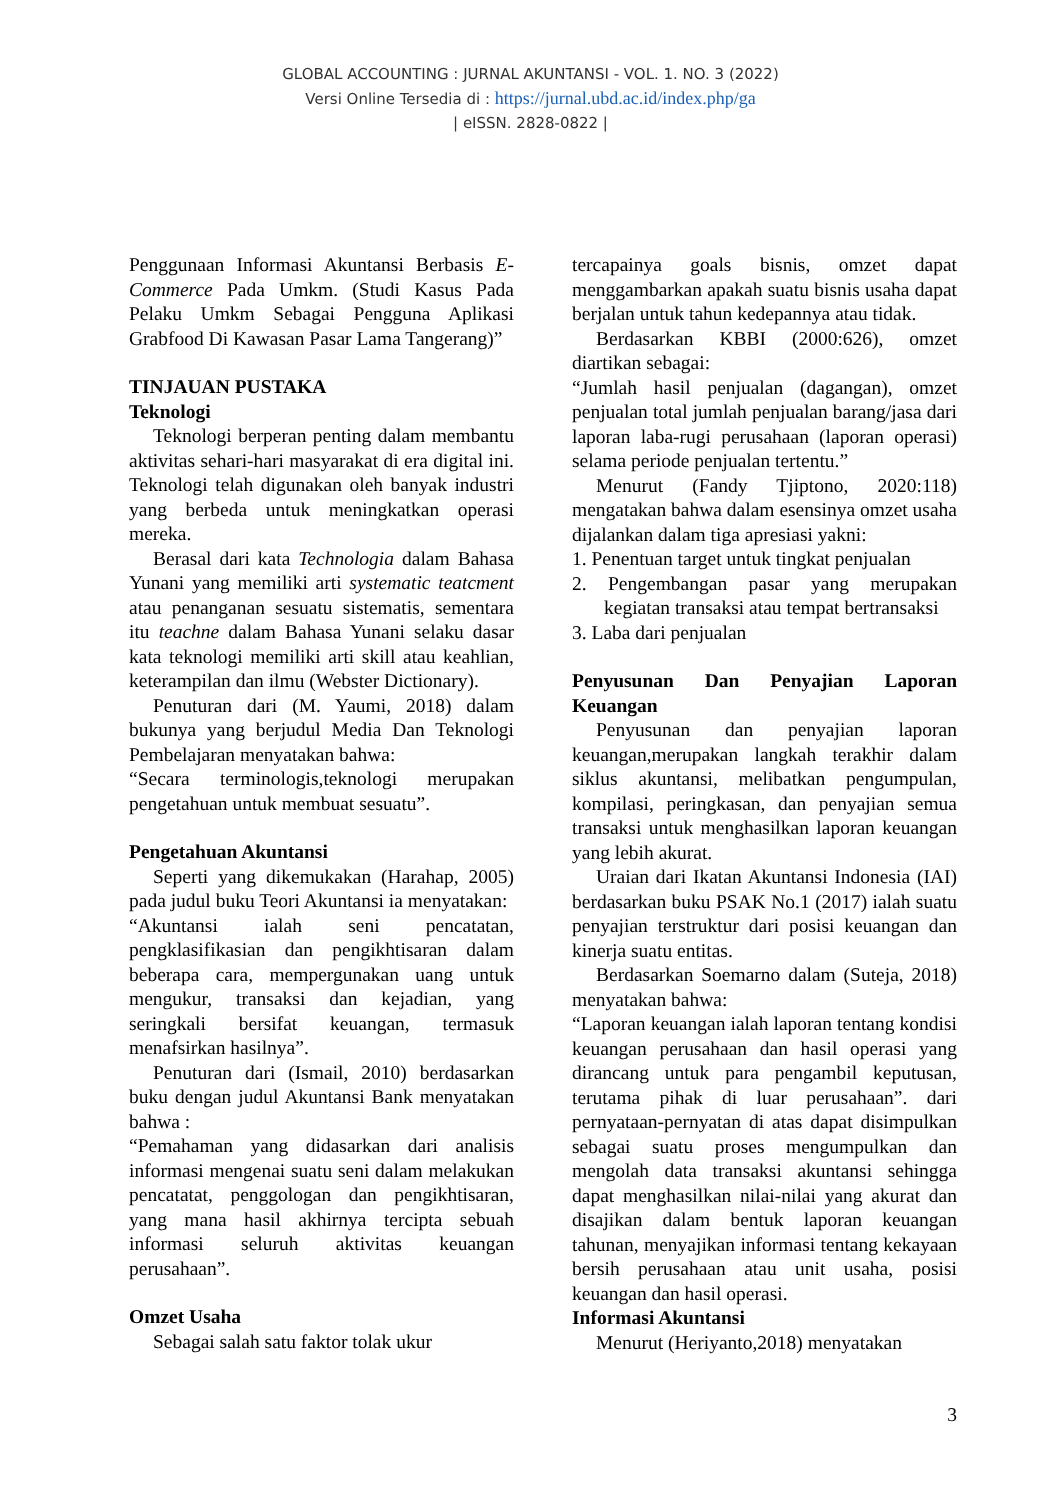GLOBAL ACCOUNTING : JURNAL AKUNTANSI - VOL. 1. NO. 3 (2022)
Versi Online Tersedia di : https://jurnal.ubd.ac.id/index.php/ga
| eISSN. 2828-0822 |
Penggunaan Informasi Akuntansi Berbasis E-Commerce Pada Umkm. (Studi Kasus Pada Pelaku Umkm Sebagai Pengguna Aplikasi Grabfood Di Kawasan Pasar Lama Tangerang)”
TINJAUAN PUSTAKA
Teknologi
Teknologi berperan penting dalam membantu aktivitas sehari-hari masyarakat di era digital ini. Teknologi telah digunakan oleh banyak industri yang berbeda untuk meningkatkan operasi mereka.
Berasal dari kata Technologia dalam Bahasa Yunani yang memiliki arti systematic teatcment atau penanganan sesuatu sistematis, sementara itu teachne dalam Bahasa Yunani selaku dasar kata teknologi memiliki arti skill atau keahlian, keterampilan dan ilmu (Webster Dictionary).
Penuturan dari (M. Yaumi, 2018) dalam bukunya yang berjudul Media Dan Teknologi Pembelajaran menyatakan bahwa:
“Secara terminologis,teknologi merupakan pengetahuan untuk membuat sesuatu”.
Pengetahuan Akuntansi
Seperti yang dikemukakan (Harahap, 2005) pada judul buku Teori Akuntansi ia menyatakan:
“Akuntansi ialah seni pencatatan, pengklasifikasian dan pengikhtisaran dalam beberapa cara, mempergunakan uang untuk mengukur, transaksi dan kejadian, yang seringkali bersifat keuangan, termasuk menafsirkan hasilnya”.
Penuturan dari (Ismail, 2010) berdasarkan buku dengan judul Akuntansi Bank menyatakan bahwa :
“Pemahaman yang didasarkan dari analisis informasi mengenai suatu seni dalam melakukan pencatatat, penggologan dan pengikhtisaran, yang mana hasil akhirnya tercipta sebuah informasi seluruh aktivitas keuangan perusahaan”.
Omzet Usaha
Sebagai salah satu faktor tolak ukur
tercapainya goals bisnis, omzet dapat menggambarkan apakah suatu bisnis usaha dapat berjalan untuk tahun kedepannya atau tidak.
Berdasarkan KBBI (2000:626), omzet diartikan sebagai:
“Jumlah hasil penjualan (dagangan), omzet penjualan total jumlah penjualan barang/jasa dari laporan laba-rugi perusahaan (laporan operasi) selama periode penjualan tertentu.”
Menurut (Fandy Tjiptono, 2020:118) mengatakan bahwa dalam esensinya omzet usaha dijalankan dalam tiga apresiasi yakni:
1. Penentuan target untuk tingkat penjualan
2. Pengembangan pasar yang merupakan kegiatan transaksi atau tempat bertransaksi
3. Laba dari penjualan
Penyusunan Dan Penyajian Laporan Keuangan
Penyusunan dan penyajian laporan keuangan,merupakan langkah terakhir dalam siklus akuntansi, melibatkan pengumpulan, kompilasi, peringkasan, dan penyajian semua transaksi untuk menghasilkan laporan keuangan yang lebih akurat.
Uraian dari Ikatan Akuntansi Indonesia (IAI) berdasarkan buku PSAK No.1 (2017) ialah suatu penyajian terstruktur dari posisi keuangan dan kinerja suatu entitas.
Berdasarkan Soemarno dalam (Suteja, 2018) menyatakan bahwa:
“Laporan keuangan ialah laporan tentang kondisi keuangan perusahaan dan hasil operasi yang dirancang untuk para pengambil keputusan, terutama pihak di luar perusahaan”. dari pernyataan-pernyatan di atas dapat disimpulkan sebagai suatu proses mengumpulkan dan mengolah data transaksi akuntansi sehingga dapat menghasilkan nilai-nilai yang akurat dan disajikan dalam bentuk laporan keuangan tahunan, menyajikan informasi tentang kekayaan bersih perusahaan atau unit usaha, posisi keuangan dan hasil operasi.
Informasi Akuntansi
Menurut (Heriyanto,2018) menyatakan
3